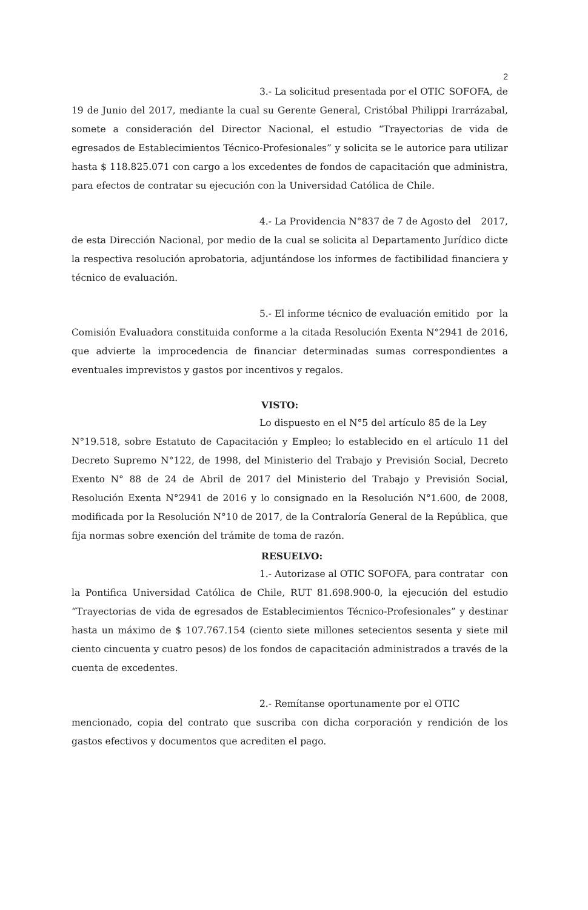2
3.- La solicitud presentada por el OTIC SOFOFA, de 19 de Junio del 2017, mediante la cual su Gerente General, Cristóbal Philippi Irarrázabal, somete a consideración del Director Nacional, el estudio “Trayectorias de vida de egresados de Establecimientos Técnico-Profesionales” y solicita se le autorice para utilizar hasta $ 118.825.071 con cargo a los excedentes de fondos de capacitación que administra, para efectos de contratar su ejecución con la Universidad Católica de Chile.
4.- La Providencia N°837 de 7 de Agosto del 2017, de esta Dirección Nacional, por medio de la cual se solicita al Departamento Jurídico dicte la respectiva resolución aprobatoria, adjuntándose los informes de factibilidad financiera y técnico de evaluación.
5.- El informe técnico de evaluación emitido por la Comisión Evaluadora constituida conforme a la citada Resolución Exenta N°2941 de 2016, que advierte la improcedencia de financiar determinadas sumas correspondientes a eventuales imprevistos y gastos por incentivos y regalos.
VISTO:
Lo dispuesto en el N°5 del artículo 85 de la Ley N°19.518, sobre Estatuto de Capacitación y Empleo; lo establecido en el artículo 11 del Decreto Supremo N°122, de 1998, del Ministerio del Trabajo y Previsión Social, Decreto Exento N° 88 de 24 de Abril de 2017 del Ministerio del Trabajo y Previsión Social, Resolución Exenta N°2941 de 2016 y lo consignado en la Resolución N°1.600, de 2008, modificada por la Resolución N°10 de 2017, de la Contraloría General de la República, que fija normas sobre exención del trámite de toma de razón.
RESUELVO:
1.- Autorizase al OTIC SOFOFA, para contratar con la Pontifica Universidad Católica de Chile, RUT 81.698.900-0, la ejecución del estudio “Trayectorias de vida de egresados de Establecimientos Técnico-Profesionales” y destinar hasta un máximo de $ 107.767.154 (ciento siete millones setecientos sesenta y siete mil ciento cincuenta y cuatro pesos) de los fondos de capacitación administrados a través de la cuenta de excedentes.
2.- Remítanse oportunamente por el OTIC mencionado, copia del contrato que suscriba con dicha corporación y rendición de los gastos efectivos y documentos que acrediten el pago.